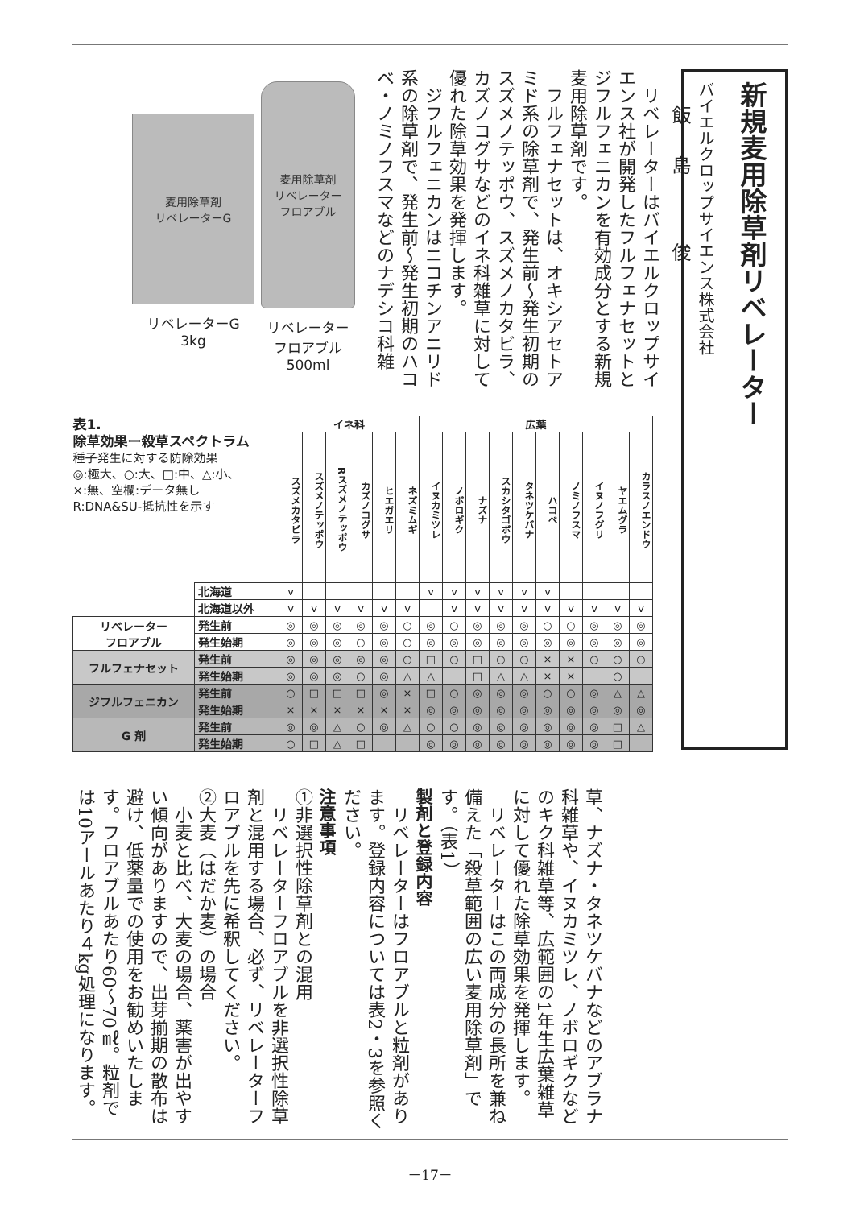新規麦用除草剤リベレーター
バイエルクロップサイエンス株式会社
飯島 俊
リベレーターはバイエルクロップサイエンス社が開発したフルフェナセットとジフルフェニカンを有効成分とする新規麦用除草剤です。
フルフェナセットは、オキシアセトアミド系の除草剤で、発生前～発生初期のスズメノテッポウ、スズメノカタビラ、カズノコグサなどのイネ科雑草に対して優れた除草効果を発揮します。
ジフルフェニカンはニコチンアニリド系の除草剤で、発生前～発生初期のハコベ・ノミノフスマなどのナデシコ科雑
麦用除草剤
リベレーターG
リベレーターG
3kg
麦用除草剤
リベレーター
フロアブル
リベレーター
フロアブル
500ml
| 表1. 除草効果ー殺草スペクトラム 種子発生に対する防除効果 ◎:極大、○:大、□:中、△:小、 ×:無、空欄:データ無し R:DNA&SU-抵抗性を示す | | イネ科 | | | | | | 広葉 | | | | | | | | | |
| | | スズメカタビラ | スズメノテッポウ | Rスズメノテッポウ | カズノコグサ | ヒエガエリ | ネズミムギ | イヌカミツレ | ノボロギク | ナズナ | スカシタゴボウ | タネツケバナ | ハコベ | ノミノフスマ | イヌノフグリ | ヤエムグラ | カラスノエンドウ |
| | 北海道 | v | | | | | | v | v | v | v | v | v | | | | |
| | 北海道以外 | v | v | v | v | v | v | | v | v | v | v | v | v | v | v | v |
| リベレーター フロアブル | 発生前 | ◎ | ◎ | ◎ | ◎ | ◎ | ○ | ◎ | ○ | ◎ | ◎ | ◎ | ○ | ○ | ◎ | ◎ | ◎ |
| | 発生始期 | ◎ | ◎ | ◎ | ○ | ◎ | ○ | ◎ | ◎ | ◎ | ◎ | ◎ | ◎ | ◎ | ◎ | ◎ | ◎ |
| フルフェナセット | 発生前 | ◎ | ◎ | ◎ | ◎ | ◎ | ○ | □ | ○ | □ | ○ | ○ | × | × | ○ | ○ | ○ |
| | 発生始期 | ◎ | ◎ | ◎ | ○ | ◎ | △ | △ | | □ | △ | △ | × | × | | ○ | |
| ジフルフェニカン | 発生前 | ○ | □ | □ | □ | ◎ | × | □ | ○ | ◎ | ◎ | ◎ | ○ | ○ | ◎ | △ | △ |
| | 発生始期 | × | × | × | × | × | × | ◎ | ◎ | ◎ | ◎ | ◎ | ◎ | ◎ | ◎ | ◎ | ◎ |
| G 剤 | 発生前 | ◎ | ◎ | △ | ○ | ◎ | △ | ○ | ○ | ◎ | ◎ | ◎ | ◎ | ◎ | ◎ | □ | △ |
| | 発生始期 | ○ | □ | △ | □ | | | ◎ | ◎ | ◎ | ◎ | ◎ | ◎ | ◎ | ◎ | □ | |
草、ナズナ・タネツケバナなどのアブラナ科雑草や、イヌカミツレ、ノボロギクなどのキク科雑草等、広範囲の1年生広葉雑草に対して優れた除草効果を発揮します。
リベレーターはこの両成分の長所を兼ね備えた「殺草範囲の広い麦用除草剤」です。（表1）
製剤と登録内容
リベレーターはフロアブルと粒剤があります。登録内容については表2・3を参照ください。
注意事項
①非選択性除草剤との混用
リベレーターフロアブルを非選択性除草剤と混用する場合、必ず、リベレーターフロアブルを先に希釈してください。
②大麦（はだか麦）の場合
小麦と比べ、大麦の場合、薬害が出やすい傾向がありますので、出芽揃期の散布は避け、低薬量での使用をお勧めいたします。フロアブルあたり60～70㎖。粒剤では10アールあたり４kg処理になります。
－17－